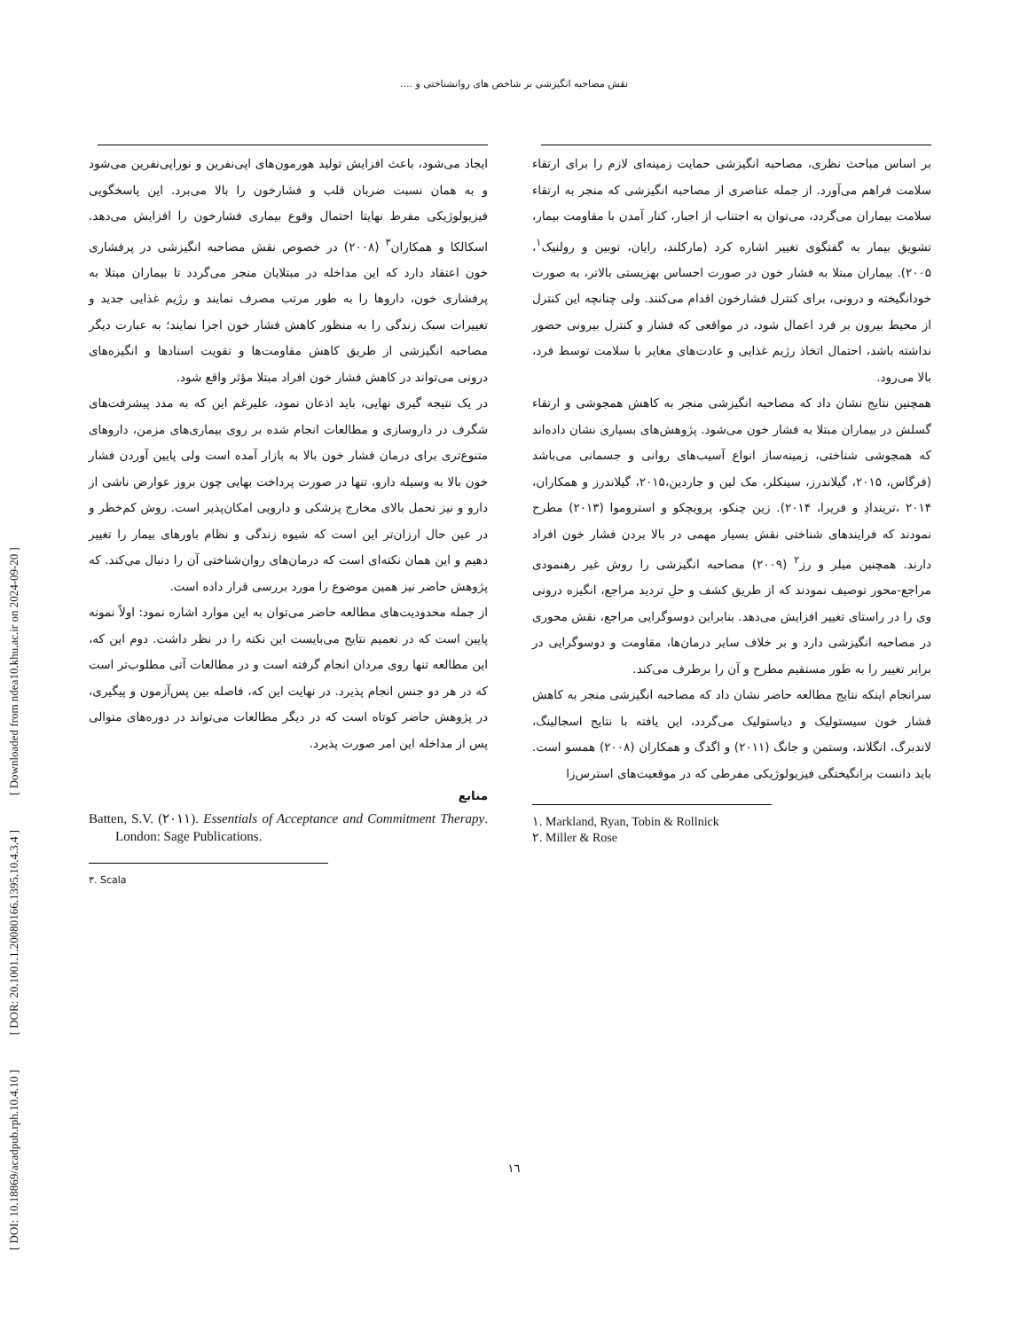[ DOI: 10.18869/acadpub.rph.10.4.10 ] [ DOR: 20.1001.1.20080166.1395.10.4.3.4 ] [ Downloaded from ndea10.khu.ac.ir on 2024-09-20 ]
نقش مصاحبه انگیزشی بر شاخص های روانشناختی و ....
بر اساس مباحث نظری، مصاحبه انگیزشی حمایت زمینه‌ای لازم را برای ارتقاء سلامت فراهم می‌آورد. از جمله عناصری از مصاحبه انگیزشی که منجر به ارتقاء سلامت بیماران می‌گردد، می‌توان به اجتناب از اجبار، کنار آمدن با مقاومت بیمار، تشویق بیمار به گفتگوی تغییر اشاره کرد (مارکلند، رایان، توبین و رولنیک<sup>۱</sup>، ۲۰۰۵). بیماران مبتلا به فشار خون در صورت احساس بهزیستی بالاتر، به صورت خودانگیخته و درونی، برای کنترل فشارخون اقدام می‌کنند. ولی چنانچه این کنترل از محیط بیرون بر فرد اعمال شود، در مواقعی که فشار و کنترل بیرونی حضور نداشته باشد، احتمال اتخاذ رژیم غذایی و عادت‌های مغایر با سلامت توسط فرد، بالا می‌رود.
همچنین نتایج نشان داد که مصاحبه انگیزشی منجر به کاهش همجوشی و ارتقاء گسلش در بیماران مبتلا به فشار خون می‌شود. پژوهش‌های بسیاری نشان داده‌اند که همجوشی شناختی، زمینه‌ساز انواع آسیب‌های روانی و جسمانی می‌باشد (فرگاس، ۲۰۱۵، گیلاندرز، سینکلر، مک لین و جاردین،۲۰۱۵، گیلاندرز و همکاران، ۲۰۱۴ ،تریندادِ و فریرا، ۲۰۱۴). زین چنکو، پرویچکو و استروموا (۲۰۱۳) مطرح نمودند که فرایندهای شناختی نقش بسیار مهمی در بالا بردن فشار خون افراد دارند. همچنین میلر و رز<sup>۲</sup> (۲۰۰۹) مصاحبه انگیزشی را روش غیر رهنمودی مراجع-محور توصیف نمودند که از طریق کشف و حلِ تردید مراجع، انگیزه درونی وی را در راستای تغییر افزایش می‌دهد. بنابراین دوسوگرایی مراجع، نقش محوری در مصاحبه انگیزشی دارد و بر خلاف سایر درمان‌ها، مقاومت و دوسوگرایی در برابر تغییر را به طور مستقیم مطرح و آن را برطرف می‌کند.
سرانجام اینکه نتایج مطالعه حاضر نشان داد که مصاحبه انگیزشی منجر به کاهش فشار خون سیستولیک و دیاستولیک می‌گردد، این یافته با نتایج اسجالینگ، لاندبرگ، انگلاند، وستمن و جانگ (۲۰۱۱) و اگدگ و همکاران (۲۰۰۸) همسو است. باید دانست برانگیختگی فیزیولوژیکی مفرطی که در موقعیت‌های استرس‌زا
١. Markland, Ryan, Tobin & Rollnick
٢. Miller & Rose
ایجاد می‌شود، باعث افزایش تولید هورمون‌های اپی‌نفرین و نوراپی‌نفرین می‌شود و به همان نسبت ضربان قلب و فشارخون را بالا می‌برد. این پاسخگویی فیزیولوژیکی مفرط نهایتا احتمال وقوع بیماری فشارخون را افزایش می‌دهد. اسکالکا و همکاران<sup>۳</sup> (۲۰۰۸) در خصوص نقش مصاحبه انگیزشی در پرفشاری خون اعتقاد دارد که این مداخله در مبتلایان منجر می‌گردد تا بیماران مبتلا به پرفشاری خون، داروها را به طور مرتب مصرف نمایند و رژیم غذایی جدید و تغییرات سبک زندگی را به منظور کاهش فشار خون اجرا نمایند؛ به عبارت دیگر مصاحبه انگیزشی از طریق کاهش مقاومت‌ها و تقویت اسنادها و انگیزه‌های درونی می‌تواند در کاهش فشار خون افراد مبتلا مؤثر واقع شود.
در یک نتیجه گیری نهایی، باید اذعان نمود، علیرغم این که به مدد پیشرفت‌های شگرف در داروسازی و مطالعات انجام شده بر روی بیماری‌های مزمن، داروهای متنوع‌تری برای درمان فشار خون بالا به بازار آمده است ولی پایین آوردن فشار خون بالا به وسیله دارو، تنها در صورت پرداخت بهایی چون بروز عوارض ناشی از دارو و نیز تحمل بالای مخارج پزشکی و دارویی امکان‌پذیر است. روش کم‌خطر و در عین حال ارزان‌تر این است که شیوه زندگی و نظام باورهای بیمار را تغییر دهیم و این همان نکته‌ای است که درمان‌های روان‌شناختی آن را دنبال می‌کند. که پژوهش حاضر نیز همین موضوع را مورد بررسی قرار داده است.
از جمله محدودیت‌های مطالعه حاضر می‌توان به این موارد اشاره نمود: اولاً نمونه پایین است که در تعمیم نتایج می‌بایست این نکته را در نظر داشت. دوم این که، این مطالعه تنها روی مردان انجام گرفته است و در مطالعات آتی مطلوب‌تر است که در هر دو جنس انجام پذیرد. در نهایت این که، فاصله بین پس‌آزمون و پیگیری، در پژوهش حاضر کوتاه است که در دیگر مطالعات می‌تواند در دوره‌های متوالی پس از مداخله این امر صورت پذیرد.
منابع
Batten, S.V. (٢٠١١). Essentials of Acceptance and Commitment Therapy. London: Sage Publications.
٣. Scala
١٦